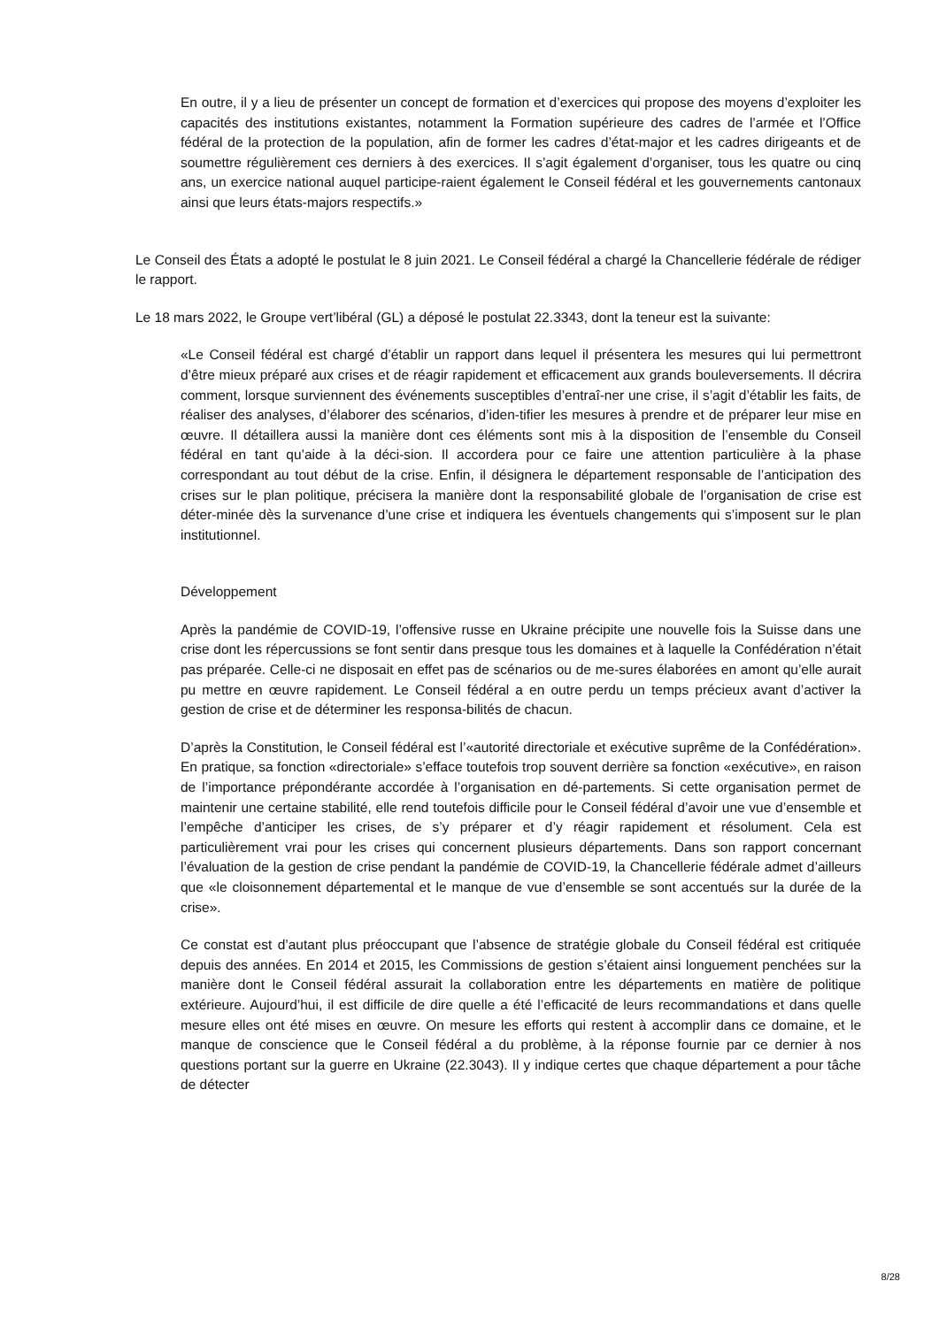En outre, il y a lieu de présenter un concept de formation et d’exercices qui propose des moyens d’exploiter les capacités des institutions existantes, notamment la Formation supérieure des cadres de l’armée et l’Office fédéral de la protection de la population, afin de former les cadres d’état-major et les cadres dirigeants et de soumettre régulièrement ces derniers à des exercices. Il s’agit également d’organiser, tous les quatre ou cinq ans, un exercice national auquel participe-raient également le Conseil fédéral et les gouvernements cantonaux ainsi que leurs états-majors respectifs.»
Le Conseil des États a adopté le postulat le 8 juin 2021. Le Conseil fédéral a chargé la Chancellerie fédérale de rédiger le rapport.
Le 18 mars 2022, le Groupe vert’libéral (GL) a déposé le postulat 22.3343, dont la teneur est la suivante:
«Le Conseil fédéral est chargé d’établir un rapport dans lequel il présentera les mesures qui lui permettront d’être mieux préparé aux crises et de réagir rapidement et efficacement aux grands bouleversements. Il décrira comment, lorsque surviennent des événements susceptibles d’entraî-ner une crise, il s’agit d’établir les faits, de réaliser des analyses, d’élaborer des scénarios, d’iden-tifier les mesures à prendre et de préparer leur mise en œuvre. Il détaillera aussi la manière dont ces éléments sont mis à la disposition de l’ensemble du Conseil fédéral en tant qu’aide à la déci-sion. Il accordera pour ce faire une attention particulière à la phase correspondant au tout début de la crise. Enfin, il désignera le département responsable de l’anticipation des crises sur le plan politique, précisera la manière dont la responsabilité globale de l’organisation de crise est déter-minée dès la survenance d’une crise et indiquera les éventuels changements qui s’imposent sur le plan institutionnel.
Développement
Après la pandémie de COVID-19, l’offensive russe en Ukraine précipite une nouvelle fois la Suisse dans une crise dont les répercussions se font sentir dans presque tous les domaines et à laquelle la Confédération n’était pas préparée. Celle-ci ne disposait en effet pas de scénarios ou de me-sures élaborées en amont qu’elle aurait pu mettre en œuvre rapidement. Le Conseil fédéral a en outre perdu un temps précieux avant d’activer la gestion de crise et de déterminer les responsa-bilités de chacun.
D’après la Constitution, le Conseil fédéral est l’«autorité directoriale et exécutive suprême de la Confédération». En pratique, sa fonction «directoriale» s’efface toutefois trop souvent derrière sa fonction «exécutive», en raison de l’importance prépondérante accordée à l’organisation en dé-partements. Si cette organisation permet de maintenir une certaine stabilité, elle rend toutefois difficile pour le Conseil fédéral d’avoir une vue d’ensemble et l’empêche d’anticiper les crises, de s’y préparer et d’y réagir rapidement et résolument. Cela est particulièrement vrai pour les crises qui concernent plusieurs départements. Dans son rapport concernant l’évaluation de la gestion de crise pendant la pandémie de COVID-19, la Chancellerie fédérale admet d’ailleurs que «le cloisonnement départemental et le manque de vue d’ensemble se sont accentués sur la durée de la crise».
Ce constat est d’autant plus préoccupant que l’absence de stratégie globale du Conseil fédéral est critiquée depuis des années. En 2014 et 2015, les Commissions de gestion s’étaient ainsi longuement penchées sur la manière dont le Conseil fédéral assurait la collaboration entre les départements en matière de politique extérieure. Aujourd’hui, il est difficile de dire quelle a été l’efficacité de leurs recommandations et dans quelle mesure elles ont été mises en œuvre. On mesure les efforts qui restent à accomplir dans ce domaine, et le manque de conscience que le Conseil fédéral a du problème, à la réponse fournie par ce dernier à nos questions portant sur la guerre en Ukraine (22.3043). Il y indique certes que chaque département a pour tâche de détecter
8/28